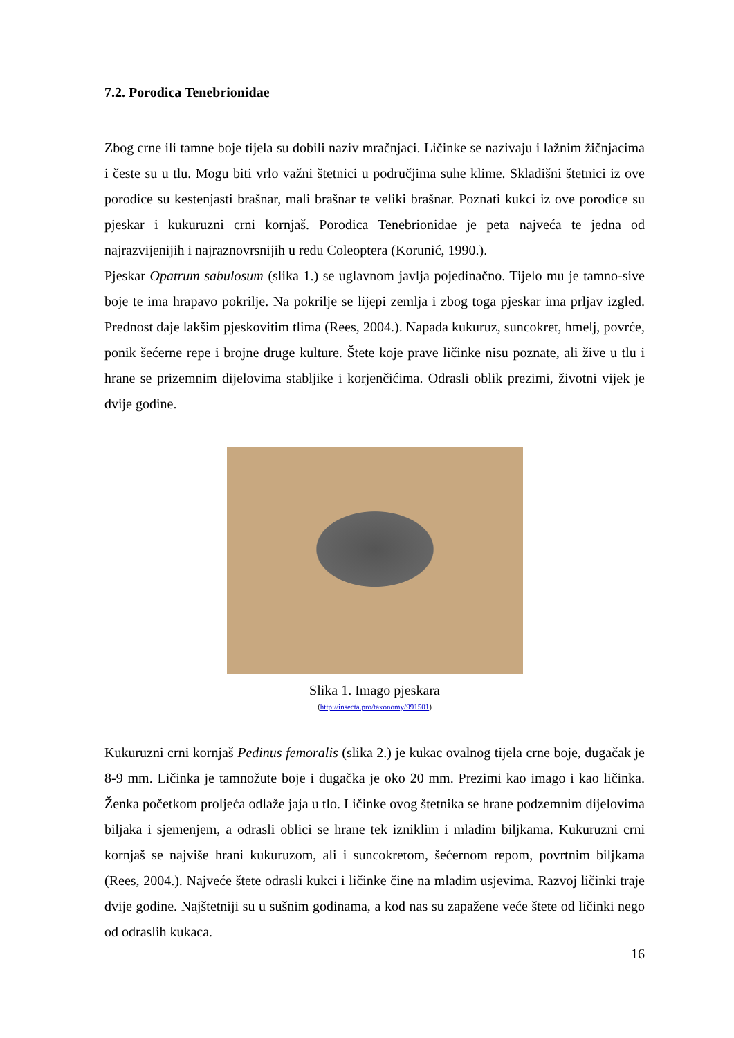7.2. Porodica Tenebrionidae
Zbog crne ili tamne boje tijela su dobili naziv mračnjaci. Ličinke se nazivaju i lažnim žičnjacima i česte su u tlu. Mogu biti vrlo važni štetnici u područjima suhe klime. Skladišni štetnici iz ove porodice su kestenjasti brašnar, mali brašnar te veliki brašnar. Poznati kukci iz ove porodice su pjeskar i kukuruzni crni kornjaš. Porodica Tenebrionidae je peta najveća te jedna od najrazvijenijih i najraznovrsnijih u redu Coleoptera (Korunić, 1990.).
Pjeskar Opatrum sabulosum (slika 1.) se uglavnom javlja pojedinačno. Tijelo mu je tamno-sive boje te ima hrapavo pokrilje. Na pokrilje se lijepi zemlja i zbog toga pjeskar ima prljav izgled. Prednost daje lakšim pjeskovitim tlima (Rees, 2004.). Napada kukuruz, suncokret, hmelj, povrće, ponik šećerne repe i brojne druge kulture. Štete koje prave ličinke nisu poznate, ali žive u tlu i hrane se prizemnim dijelovima stabljike i korjenčićima. Odrasli oblik prezimi, životni vijek je dvije godine.
Slika 1. Imago pjeskara
(http://insecta.pro/taxonomy/991501)
Kukuruzni crni kornjaš Pedinus femoralis (slika 2.) je kukac ovalnog tijela crne boje, dugačak je 8-9 mm. Ličinka je tamnožute boje i dugačka je oko 20 mm. Prezimi kao imago i kao ličinka. Ženka početkom proljeća odlaže jaja u tlo. Ličinke ovog štetnika se hrane podzemnim dijelovima biljaka i sjemenjem, a odrasli oblici se hrane tek izniklim i mladim biljkama. Kukuruzni crni kornjaš se najviše hrani kukuruzom, ali i suncokretom, šećernom repom, povrtnim biljkama (Rees, 2004.). Najveće štete odrasli kukci i ličinke čine na mladim usjevima. Razvoj ličinki traje dvije godine. Najštetniji su u sušnim godinama, a kod nas su zapažene veće štete od ličinki nego od odraslih kukaca.
16